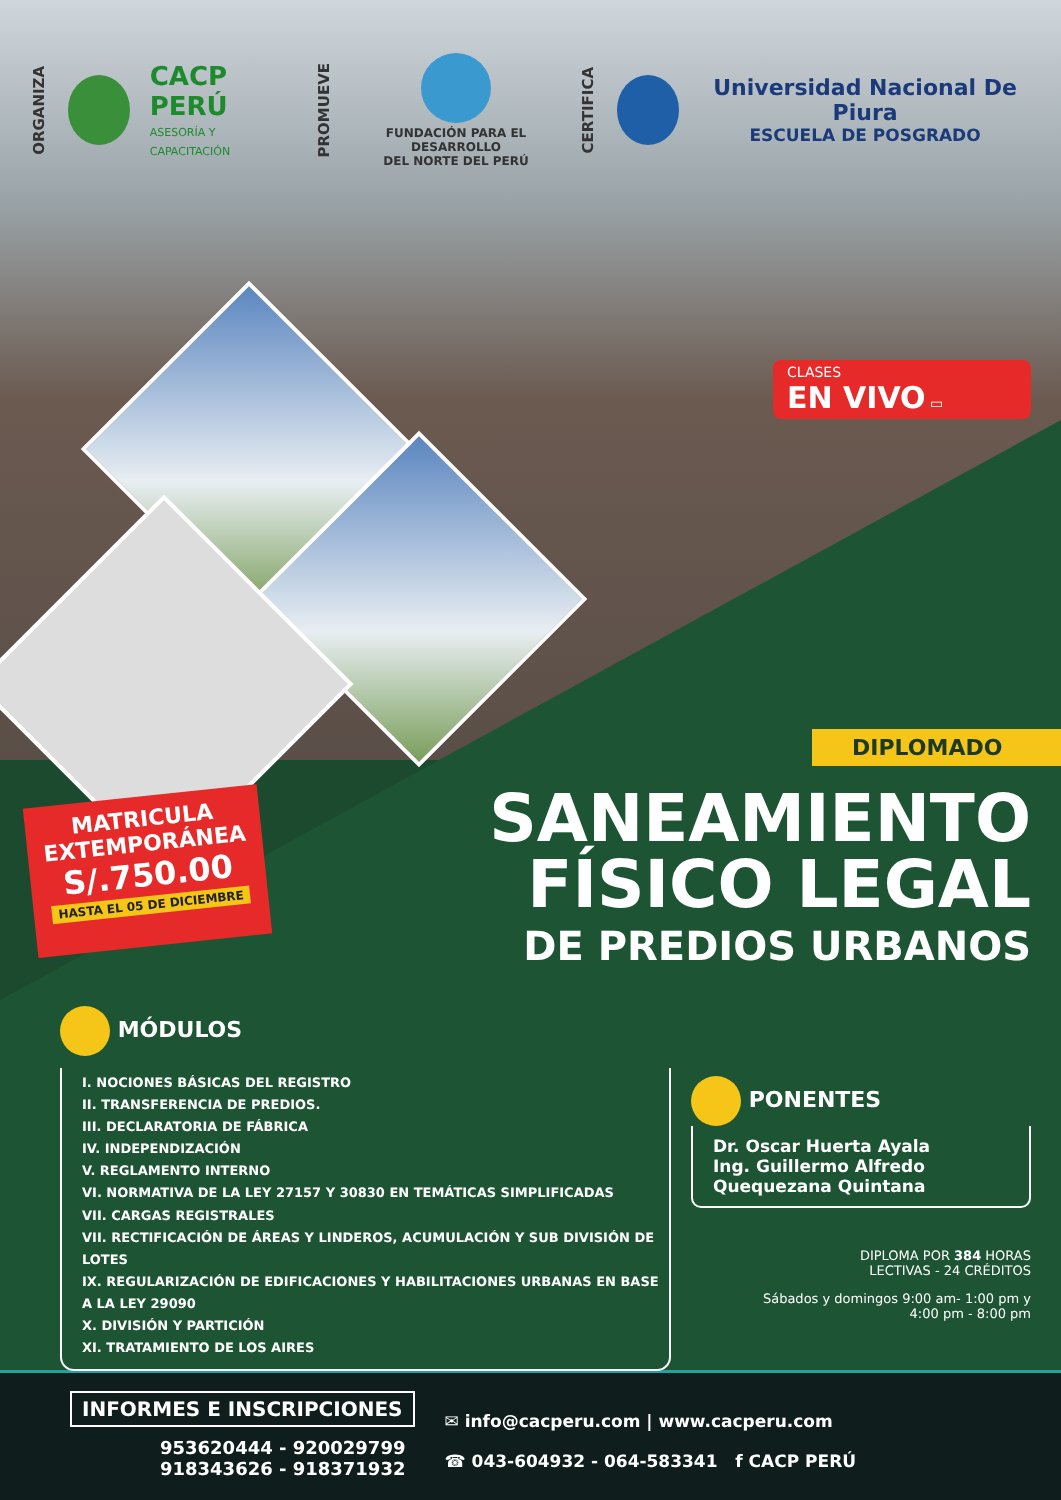ORGANIZA
CACP PERÚ
ASESORÍA Y CAPACITACIÓN
PROMUEVE
FUNDACIÓN PARA EL DESARROLLO
DEL NORTE DEL PERÚ
CERTIFICA
Universidad Nacional De Piura
ESCUELA DE POSGRADO
CLASES
EN VIVO ▭
DIPLOMADO
MATRICULA
EXTEMPORÁNEA
S/.750.00
HASTA EL 05 DE DICIEMBRE
SANEAMIENTO
FÍSICO LEGAL
DE PREDIOS URBANOS
MÓDULOS
I. NOCIONES BÁSICAS DEL REGISTRO
II. TRANSFERENCIA DE PREDIOS.
III. DECLARATORIA DE FÁBRICA
IV. INDEPENDIZACIÓN
V. REGLAMENTO INTERNO
VI. NORMATIVA DE LA LEY 27157 Y 30830 EN TEMÁTICAS SIMPLIFICADAS
VII. CARGAS REGISTRALES
VII. RECTIFICACIÓN DE ÁREAS Y LINDEROS, ACUMULACIÓN Y SUB DIVISIÓN DE LOTES
IX. REGULARIZACIÓN DE EDIFICACIONES Y HABILITACIONES URBANAS EN BASE A LA LEY 29090
X. DIVISIÓN Y PARTICIÓN
XI. TRATAMIENTO DE LOS AIRES
PONENTES
Dr. Oscar Huerta Ayala
Ing. Guillermo Alfredo Quequezana Quintana
DIPLOMA POR 384 HORAS
LECTIVAS - 24 CRÉDITOS
Sábados y domingos 9:00 am- 1:00 pm y
4:00 pm - 8:00 pm
INFORMES E INSCRIPCIONES
953620444 - 920029799
918343626 - 918371932
✉ info@cacperu.com | www.cacperu.com
☎ 043-604932 - 064-583341 f CACP PERÚ